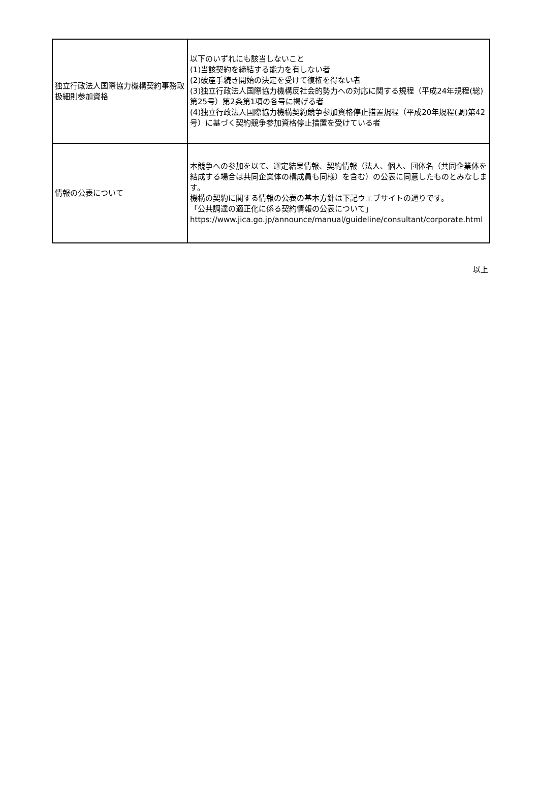| 独立行政法人国際協力機構契約事務取扱細則参加資格 | 以下のいずれにも該当しないこと (1)当該契約を締結する能力を有しない者 (2)破産手続き開始の決定を受けて復権を得ない者 (3)独立行政法人国際協力機構反社会的勢力への対応に関する規程（平成24年規程(総)第25号）第2条第1項の各号に掲げる者 (4)独立行政法人国際協力機構契約競争参加資格停止措置規程（平成20年規程(調)第42号）に基づく契約競争参加資格停止措置を受けている者 |
| 情報の公表について | 本競争への参加を以て、選定結果情報、契約情報（法人、個人、団体名（共同企業体を結成する場合は共同企業体の構成員も同様）を含む）の公表に同意したものとみなします。 機構の契約に関する情報の公表の基本方針は下記ウェブサイトの通りです。 「公共調達の適正化に係る契約情報の公表について」 https://www.jica.go.jp/announce/manual/guideline/consultant/corporate.html |
以上